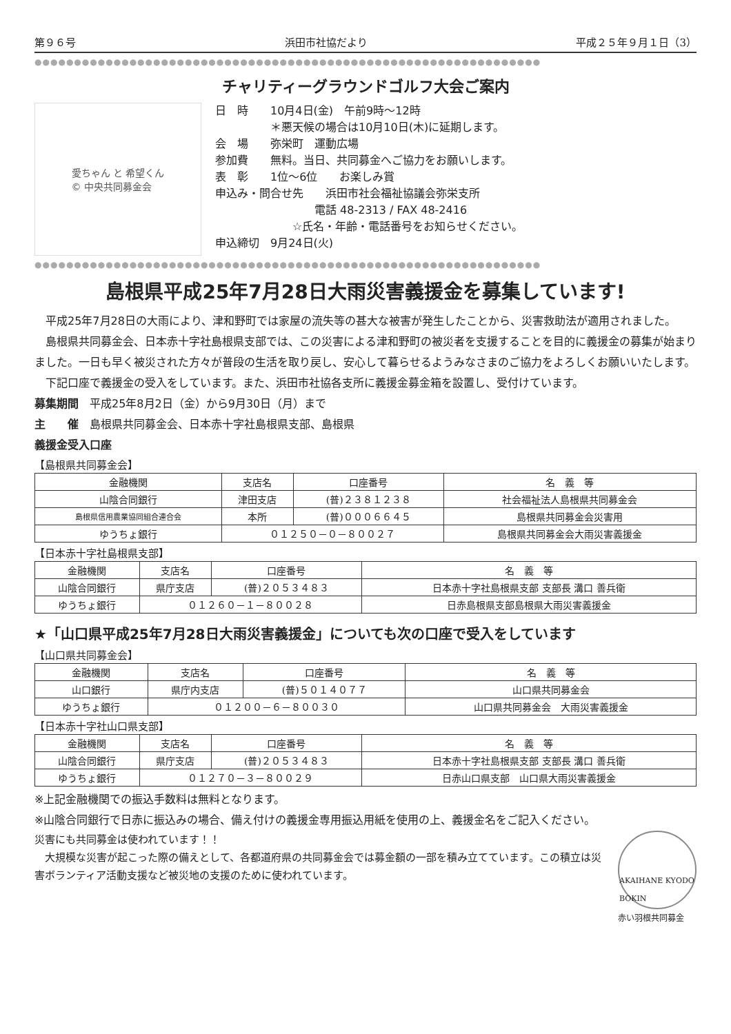第９６号 浜田市社協だより 平成２５年９月１日（3）
●●●●●●●●●●●●●●●●●●●●●●●●●●●●●●●●●●●●●●●●●●●●●●●●●●●●●●●●●●●●●●●●
チャリティーグラウンドゴルフ大会ご案内
愛ちゃん と 希望くん
© 中央共同募金会
日　時　　10月4日(金)　午前9時～12時
　　　　　＊悪天候の場合は10月10日(木)に延期します。
会　場　　弥栄町　運動広場
参加費　　無料。当日、共同募金へご協力をお願いします。
表　彰　　1位～6位　　お楽しみ賞
申込み・問合せ先　　浜田市社会福祉協議会弥栄支所
　　　　　　　　　電話 48-2313 / FAX 48-2416
　　　　　　　☆氏名・年齢・電話番号をお知らせください。
申込締切　9月24日(火)
●●●●●●●●●●●●●●●●●●●●●●●●●●●●●●●●●●●●●●●●●●●●●●●●●●●●●●●●●●●●●●●●
島根県平成25年7月28日大雨災害義援金を募集しています!
　平成25年7月28日の大雨により、津和野町では家屋の流失等の甚大な被害が発生したことから、災害救助法が適用されました。
　島根県共同募金会、日本赤十字社島根県支部では、この災害による津和野町の被災者を支援することを目的に義援金の募集が始まりました。一日も早く被災された方々が普段の生活を取り戻し、安心して暮らせるようみなさまのご協力をよろしくお願いいたします。
　下記口座で義援金の受入をしています。また、浜田市社協各支所に義援金募金箱を設置し、受付けています。
募集期間　平成25年8月2日（金）から9月30日（月）まで
主　　催　島根県共同募金会、日本赤十字社島根県支部、島根県
義援金受入口座
【島根県共同募金会】
| 金融機関 | 支店名 | 口座番号 | 名 義 等 |
| --- | --- | --- | --- |
| 山陰合同銀行 | 津田支店 | (普)２３８１２３８ | 社会福祉法人島根県共同募金会 |
| 島根県信用農業協同組合連合会 | 本所 | (普)０００６６４５ | 島根県共同募金会災害用 |
| ゆうちょ銀行 | ０１２５０－０－８００２７ | | 島根県共同募金会大雨災害義援金 |
【日本赤十字社島根県支部】
| 金融機関 | 支店名 | 口座番号 | 名 義 等 |
| --- | --- | --- | --- |
| 山陰合同銀行 | 県庁支店 | (普)２０５３４８３ | 日本赤十字社島根県支部 支部長 溝口 善兵衛 |
| ゆうちょ銀行 | ０１２６０－１－８００２８ | | 日赤島根県支部島根県大雨災害義援金 |
★「山口県平成25年7月28日大雨災害義援金」についても次の口座で受入をしています
【山口県共同募金会】
| 金融機関 | 支店名 | 口座番号 | 名 義 等 |
| --- | --- | --- | --- |
| 山口銀行 | 県庁内支店 | (普)５０１４０７７ | 山口県共同募金会 |
| ゆうちょ銀行 | ０１２００－６－８００３０ | | 山口県共同募金会 大雨災害義援金 |
【日本赤十字社山口県支部】
| 金融機関 | 支店名 | 口座番号 | 名 義 等 |
| --- | --- | --- | --- |
| 山陰合同銀行 | 県庁支店 | (普)２０５３４８３ | 日本赤十字社島根県支部 支部長 溝口 善兵衛 |
| ゆうちょ銀行 | ０１２７０－３－８００２９ | | 日赤山口県支部 山口県大雨災害義援金 |
※上記金融機関での振込手数料は無料となります。
※山陰合同銀行で日赤に振込みの場合、備え付けの義援金専用振込用紙を使用の上、義援金名をご記入ください。
災害にも共同募金は使われています！！
　大規模な災害が起こった際の備えとして、各都道府県の共同募金会では募金額の一部を積み立てています。この積立は災害ボランティア活動支援など被災地の支援のために使われています。
AKAIHANE KYODO BOKIN
赤い羽根共同募金